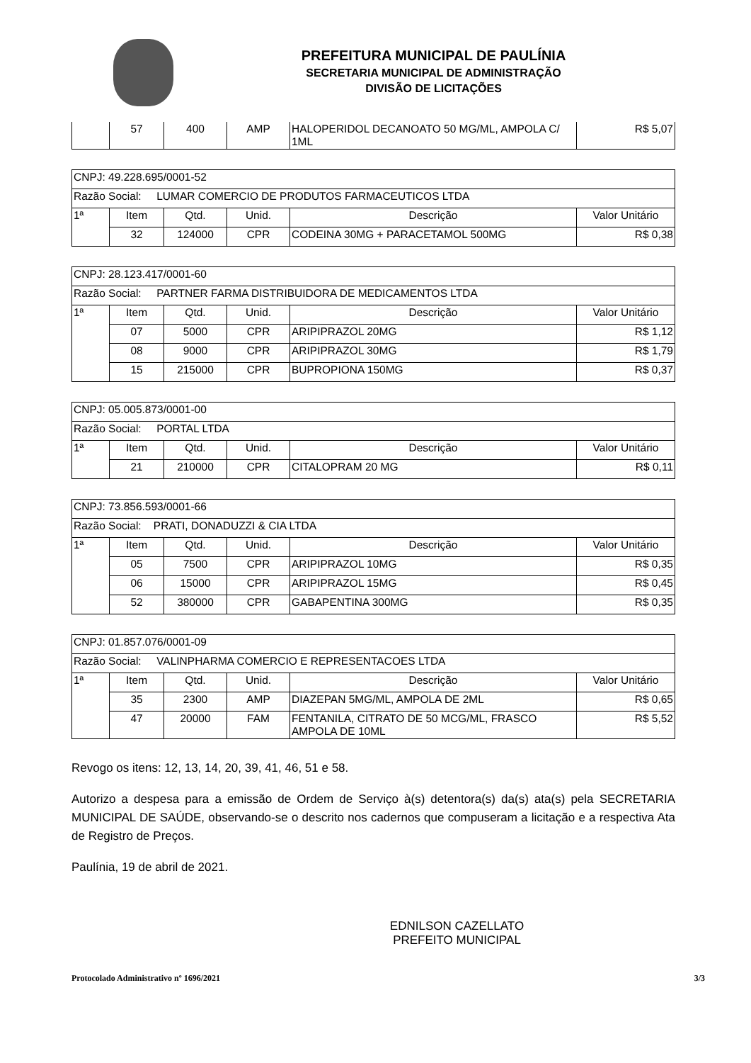PREFEITURA MUNICIPAL DE PAULÍNIA
SECRETARIA MUNICIPAL DE ADMINISTRAÇÃO
DIVISÃO DE LICITAÇÕES
| | 57 | 400 | AMP | HALOPERIDOL DECANOATO 50 MG/ML, AMPOLA C/ 1ML | R$ 5,07 |
| CNPJ: 49.228.695/0001-52 | | | | | |
| Razão Social: LUMAR COMERCIO DE PRODUTOS FARMACEUTICOS LTDA | | | | | |
| 1ª | Item | Qtd. | Unid. | Descrição | Valor Unitário |
| | 32 | 124000 | CPR | CODEINA 30MG + PARACETAMOL 500MG | R$ 0,38 |
| CNPJ: 28.123.417/0001-60 | | | | | |
| Razão Social: PARTNER FARMA DISTRIBUIDORA DE MEDICAMENTOS LTDA | | | | | |
| 1ª | Item | Qtd. | Unid. | Descrição | Valor Unitário |
| | 07 | 5000 | CPR | ARIPIPRAZOL 20MG | R$ 1,12 |
| | 08 | 9000 | CPR | ARIPIPRAZOL 30MG | R$ 1,79 |
| | 15 | 215000 | CPR | BUPROPIONA 150MG | R$ 0,37 |
| CNPJ: 05.005.873/0001-00 | | | | | |
| Razão Social: PORTAL LTDA | | | | | |
| 1ª | Item | Qtd. | Unid. | Descrição | Valor Unitário |
| | 21 | 210000 | CPR | CITALOPRAM 20 MG | R$ 0,11 |
| CNPJ: 73.856.593/0001-66 | | | | | |
| Razão Social: PRATI, DONADUZZI & CIA LTDA | | | | | |
| 1ª | Item | Qtd. | Unid. | Descrição | Valor Unitário |
| | 05 | 7500 | CPR | ARIPIPRAZOL 10MG | R$ 0,35 |
| | 06 | 15000 | CPR | ARIPIPRAZOL 15MG | R$ 0,45 |
| | 52 | 380000 | CPR | GABAPENTINA 300MG | R$ 0,35 |
| CNPJ: 01.857.076/0001-09 | | | | | |
| Razão Social: VALINPHARMA COMERCIO E REPRESENTACOES LTDA | | | | | |
| 1ª | Item | Qtd. | Unid. | Descrição | Valor Unitário |
| | 35 | 2300 | AMP | DIAZEPAN 5MG/ML, AMPOLA DE 2ML | R$ 0,65 |
| | 47 | 20000 | FAM | FENTANILA, CITRATO DE 50 MCG/ML, FRASCO AMPOLA DE 10ML | R$ 5,52 |
Revogo os itens: 12, 13, 14, 20, 39, 41, 46, 51 e 58.
Autorizo a despesa para a emissão de Ordem de Serviço à(s) detentora(s) da(s) ata(s) pela SECRETARIA MUNICIPAL DE SAÚDE, observando-se o descrito nos cadernos que compuseram a licitação e a respectiva Ata de Registro de Preços.
Paulínia, 19 de abril de 2021.
EDNILSON CAZELLATO
PREFEITO MUNICIPAL
Protocolado Administrativo nº 1696/2021 3/3